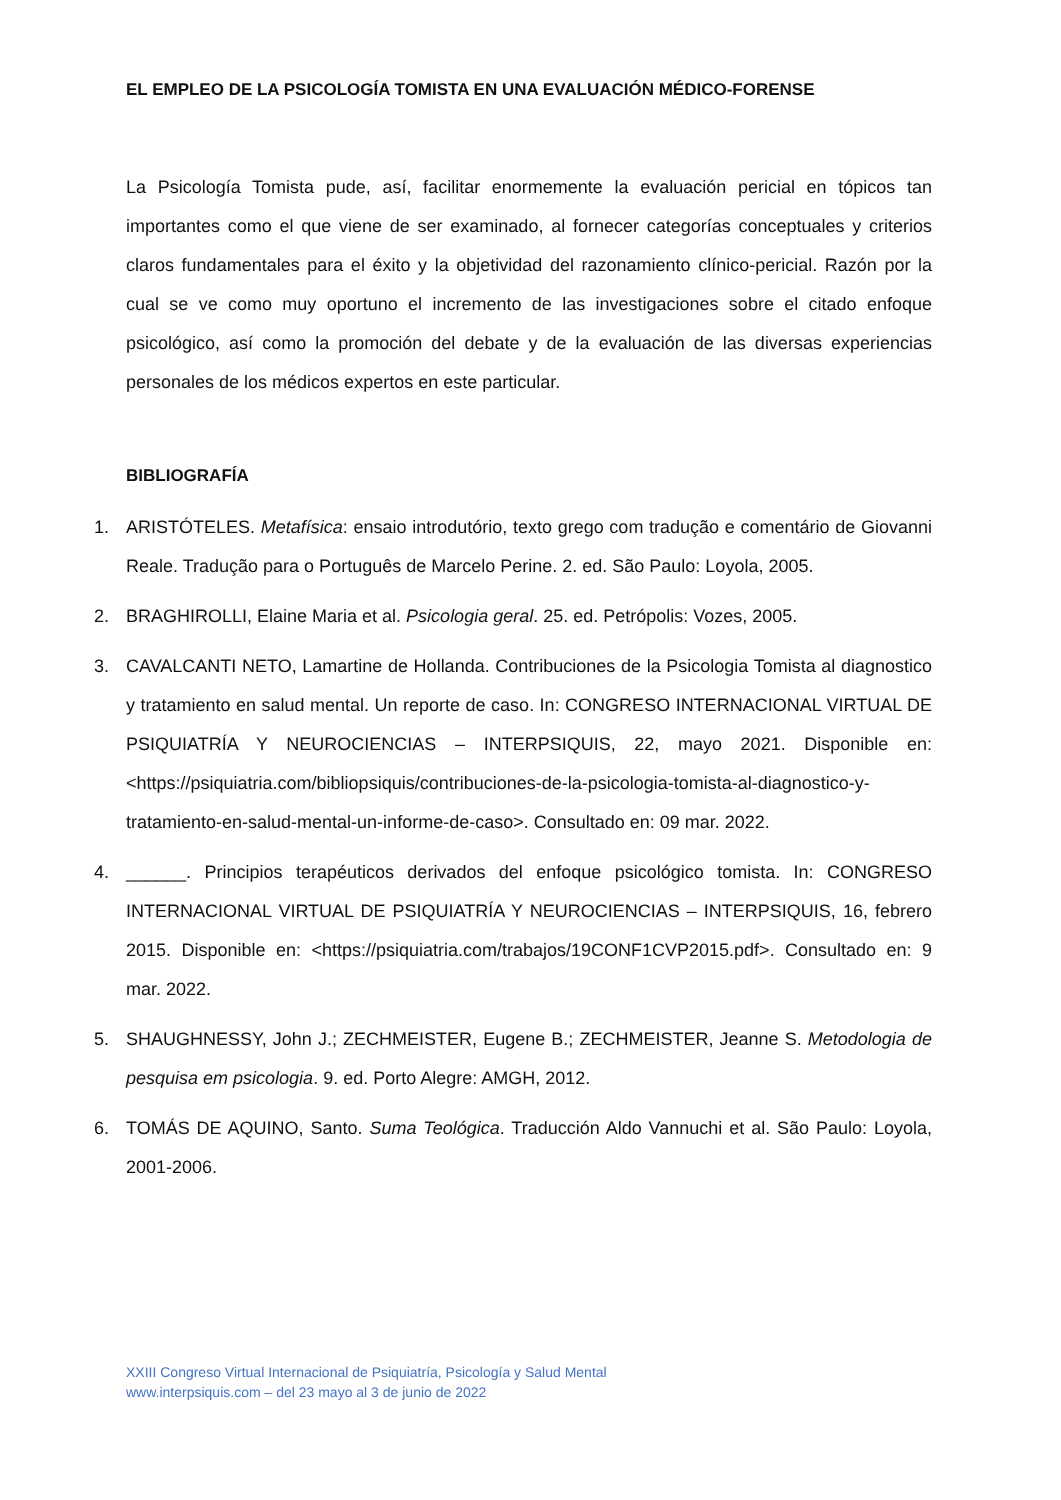EL EMPLEO DE LA PSICOLOGÍA TOMISTA EN UNA EVALUACIÓN MÉDICO-FORENSE
La Psicología Tomista pude, así, facilitar enormemente la evaluación pericial en tópicos tan importantes como el que viene de ser examinado, al fornecer categorías conceptuales y criterios claros fundamentales para el éxito y la objetividad del razonamiento clínico-pericial. Razón por la cual se ve como muy oportuno el incremento de las investigaciones sobre el citado enfoque psicológico, así como la promoción del debate y de la evaluación de las diversas experiencias personales de los médicos expertos en este particular.
BIBLIOGRAFÍA
1. ARISTÓTELES. Metafísica: ensaio introdutório, texto grego com tradução e comentário de Giovanni Reale. Tradução para o Português de Marcelo Perine. 2. ed. São Paulo: Loyola, 2005.
2. BRAGHIROLLI, Elaine Maria et al. Psicologia geral. 25. ed. Petrópolis: Vozes, 2005.
3. CAVALCANTI NETO, Lamartine de Hollanda. Contribuciones de la Psicologia Tomista al diagnostico y tratamiento en salud mental. Un reporte de caso. In: CONGRESO INTERNACIONAL VIRTUAL DE PSIQUIATRÍA Y NEUROCIENCIAS – INTERPSIQUIS, 22, mayo 2021. Disponible en: <https://psiquiatria.com/bibliopsiquis/contribuciones-de-la-psicologia-tomista-al-diagnostico-y-tratamiento-en-salud-mental-un-informe-de-caso>. Consultado en: 09 mar. 2022.
4. ______. Principios terapéuticos derivados del enfoque psicológico tomista. In: CONGRESO INTERNACIONAL VIRTUAL DE PSIQUIATRÍA Y NEUROCIENCIAS – INTERPSIQUIS, 16, febrero 2015. Disponible en: <https://psiquiatria.com/trabajos/19CONF1CVP2015.pdf>. Consultado en: 9 mar. 2022.
5. SHAUGHNESSY, John J.; ZECHMEISTER, Eugene B.; ZECHMEISTER, Jeanne S. Metodologia de pesquisa em psicologia. 9. ed. Porto Alegre: AMGH, 2012.
6. TOMÁS DE AQUINO, Santo. Suma Teológica. Traducción Aldo Vannuchi et al. São Paulo: Loyola, 2001-2006.
XXIII Congreso Virtual Internacional de Psiquiatría, Psicología y Salud Mental
www.interpsiquis.com – del 23 mayo al 3 de junio de 2022